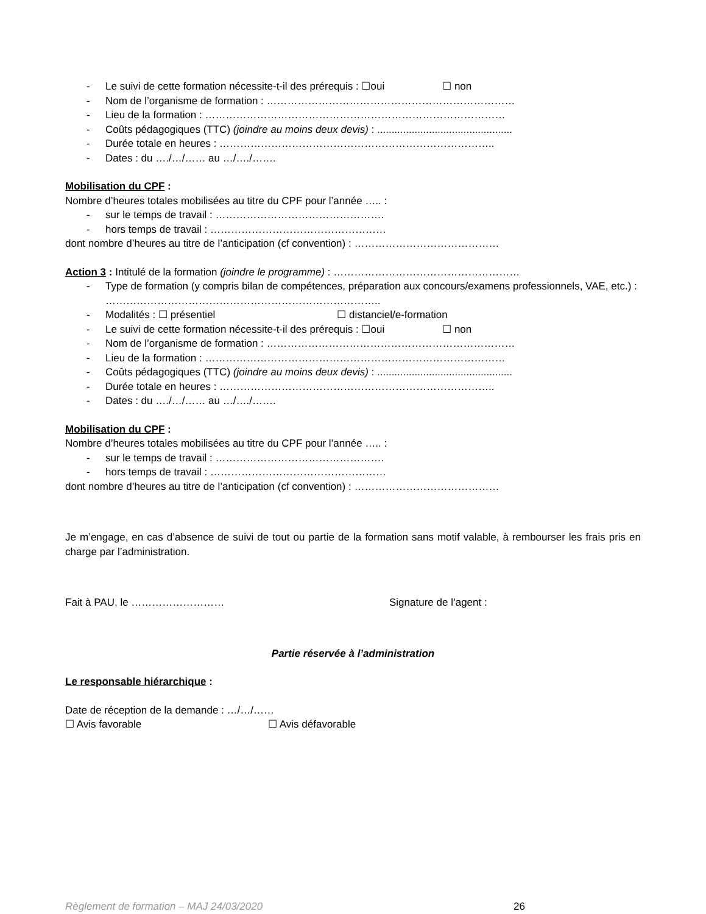- Le suivi de cette formation nécessite-t-il des prérequis : ☐oui ☐ non
- Nom de l’organisme de formation : ………………………………………………………………
- Lieu de la formation : ……………………………………………………………………………
- Coûts pédagogiques (TTC) (joindre au moins deux devis) : ...............................................
- Durée totale en heures : ……………………………………………………………………..
- Dates : du …./…/…… au …/…./…….
Mobilisation du CPF :
Nombre d’heures totales mobilisées au titre du CPF pour l’année ….. :
- sur le temps de travail : ………………………………………….
- hors temps de travail : ……………………………………………
dont nombre d’heures au titre de l’anticipation (cf convention) : ……………………………………
Action 3 : Intitulé de la formation (joindre le programme) : ………………………………………………
- Type de formation (y compris bilan de compétences, préparation aux concours/examens professionnels, VAE, etc.) : ……………………………………………………………………..
- Modalités : ☐ présentiel ☐ distanciel/e-formation
- Le suivi de cette formation nécessite-t-il des prérequis : ☐oui ☐ non
- Nom de l’organisme de formation : ………………………………………………………………
- Lieu de la formation : ……………………………………………………………………………
- Coûts pédagogiques (TTC) (joindre au moins deux devis) : ...............................................
- Durée totale en heures : ……………………………………………………………………..
- Dates : du …./…/…… au …/…./…….
Mobilisation du CPF :
Nombre d’heures totales mobilisées au titre du CPF pour l’année ….. :
- sur le temps de travail : ………………………………………….
- hors temps de travail : ……………………………………………
dont nombre d’heures au titre de l’anticipation (cf convention) : ……………………………………
Je m’engage, en cas d’absence de suivi de tout ou partie de la formation sans motif valable, à rembourser les frais pris en charge par l’administration.
Fait à PAU, le ……………………… Signature de l’agent :
Partie réservée à l’administration
Le responsable hiérarchique :
Date de réception de la demande : …/…/……
☐ Avis favorable ☐ Avis défavorable
Règlement de formation – MAJ 24/03/2020 26